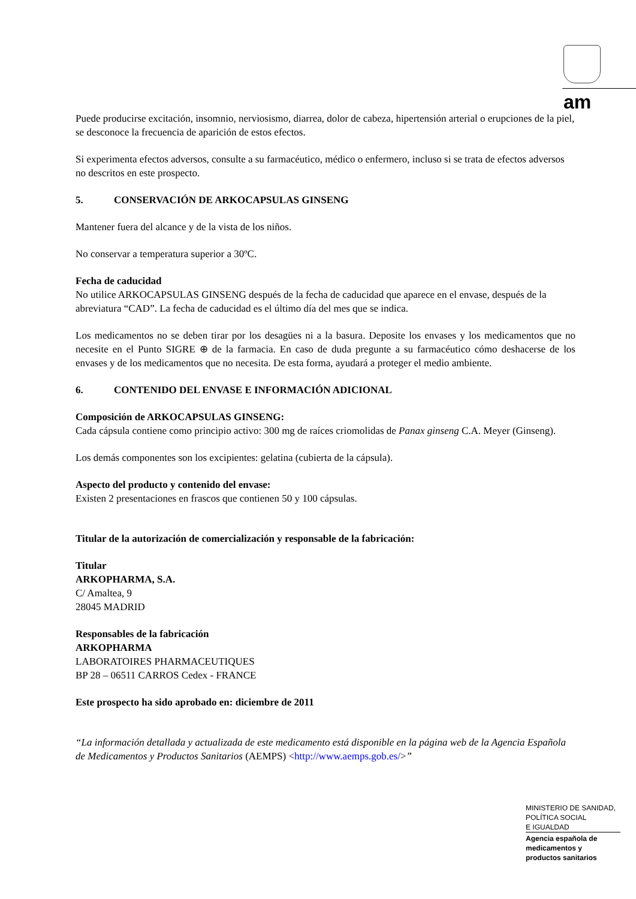am
Puede producirse excitación, insomnio, nerviosismo, diarrea, dolor de cabeza, hipertensión arterial o erupciones de la piel, se desconoce la frecuencia de aparición de estos efectos.
Si experimenta efectos adversos, consulte a su farmacéutico, médico o enfermero, incluso si se trata de efectos adversos no descritos en este prospecto.
5. CONSERVACIÓN DE ARKOCAPSULAS GINSENG
Mantener fuera del alcance y de la vista de los niños.
No conservar a temperatura superior a 30ºC.
Fecha de caducidad
No utilice ARKOCAPSULAS GINSENG después de la fecha de caducidad que aparece en el envase, después de la abreviatura “CAD”. La fecha de caducidad es el último día del mes que se indica.
Los medicamentos no se deben tirar por los desagües ni a la basura. Deposite los envases y los medicamentos que no necesite en el Punto SIGRE ⊕ de la farmacia. En caso de duda pregunte a su farmacéutico cómo deshacerse de los envases y de los medicamentos que no necesita. De esta forma, ayudará a proteger el medio ambiente.
6. CONTENIDO DEL ENVASE E INFORMACIÓN ADICIONAL
Composición de ARKOCAPSULAS GINSENG:
Cada cápsula contiene como principio activo: 300 mg de raíces criomolidas de Panax ginseng C.A. Meyer (Ginseng).
Los demás componentes son los excipientes: gelatina (cubierta de la cápsula).
Aspecto del producto y contenido del envase:
Existen 2 presentaciones en frascos que contienen 50 y 100 cápsulas.
Titular de la autorización de comercialización y responsable de la fabricación:
Titular
ARKOPHARMA, S.A.
C/ Amaltea, 9
28045 MADRID
Responsables de la fabricación
ARKOPHARMA
LABORATOIRES PHARMACEUTIQUES
BP 28 – 06511 CARROS Cedex - FRANCE
Este prospecto ha sido aprobado en: diciembre de 2011
“La información detallada y actualizada de este medicamento está disponible en la página web de la Agencia Española de Medicamentos y Productos Sanitarios (AEMPS) <http://www.aemps.gob.es/>”
MINISTERIO DE SANIDAD,
POLÍTICA SOCIAL
E IGUALDAD
Agencia española de
medicamentos y
productos sanitarios